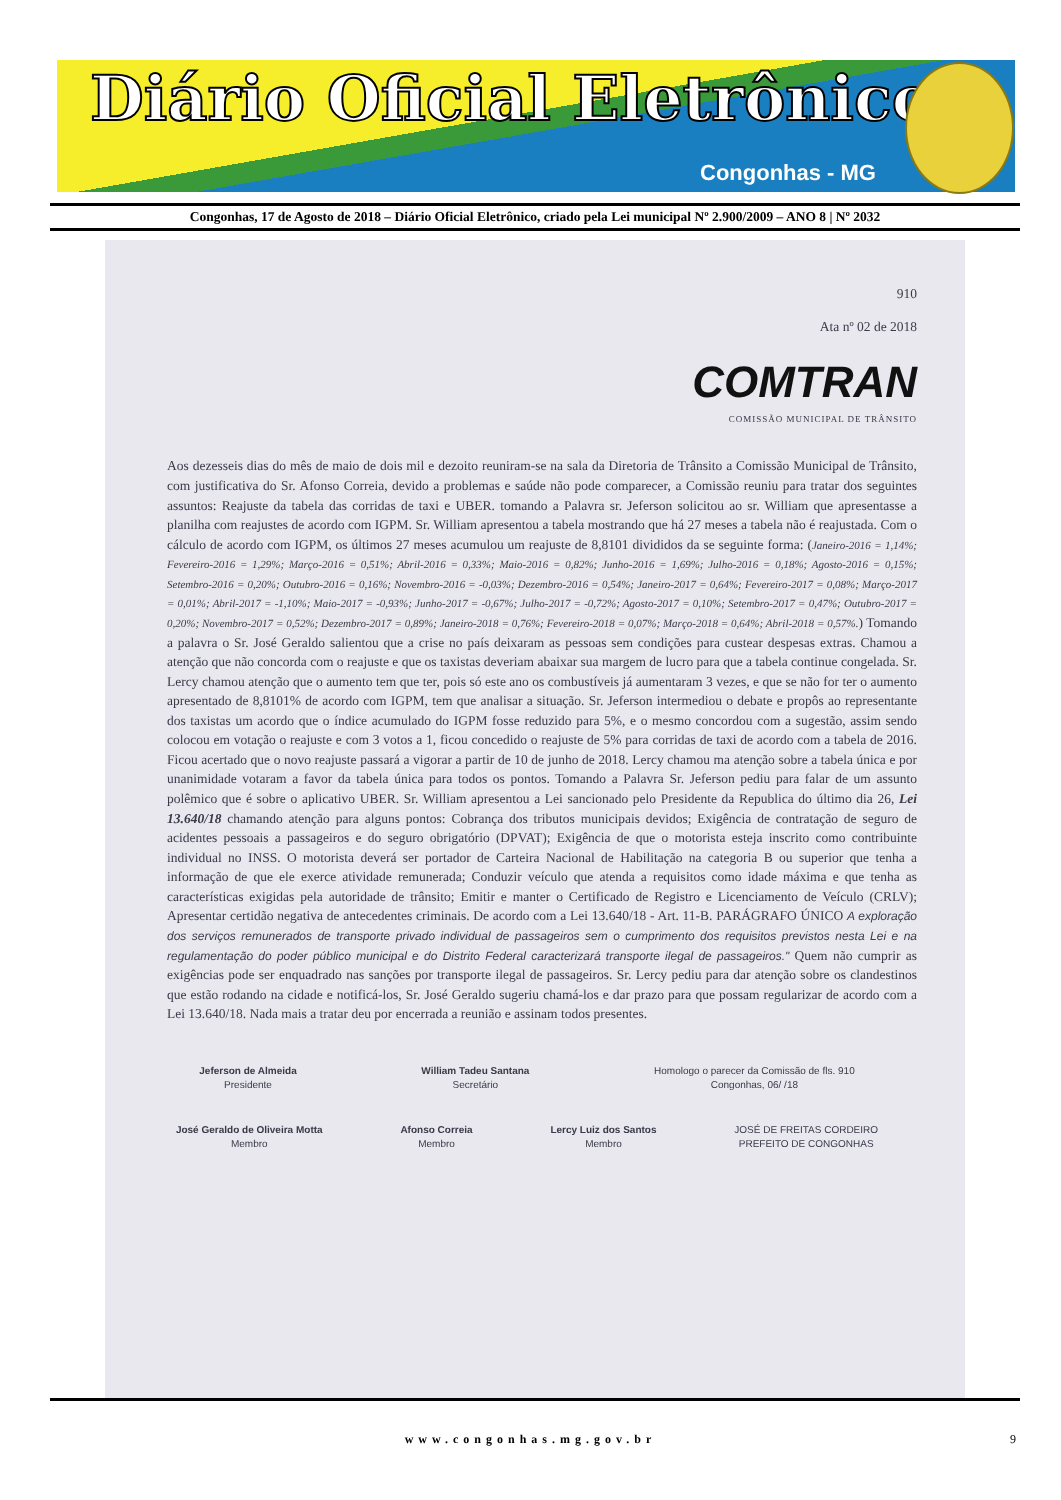Diário Oficial Eletrônico
Congonhas - MG
Congonhas, 17 de Agosto de 2018 – Diário Oficial Eletrônico, criado pela Lei municipal Nº 2.900/2009 – ANO 8 | Nº 2032
910
Ata nº 02 de 2018
COMTRAN
COMISSÃO MUNICIPAL DE TRÂNSITO
Aos dezesseis dias do mês de maio de dois mil e dezoito reuniram-se na sala da Diretoria de Trânsito a Comissão Municipal de Trânsito, com justificativa do Sr. Afonso Correia, devido a problemas e saúde não pode comparecer, a Comissão reuniu para tratar dos seguintes assuntos: Reajuste da tabela das corridas de taxi e UBER. tomando a Palavra sr. Jeferson solicitou ao sr. William que apresentasse a planilha com reajustes de acordo com IGPM. Sr. William apresentou a tabela mostrando que há 27 meses a tabela não é reajustada. Com o cálculo de acordo com IGPM, os últimos 27 meses acumulou um reajuste de 8,8101 divididos da se seguinte forma: (Janeiro-2016 = 1,14%; Fevereiro-2016 = 1,29%; Março-2016 = 0,51%; Abril-2016 = 0,33%; Maio-2016 = 0,82%; Junho-2016 = 1,69%; Julho-2016 = 0,18%; Agosto-2016 = 0,15%; Setembro-2016 = 0,20%; Outubro-2016 = 0,16%; Novembro-2016 = -0,03%; Dezembro-2016 = 0,54%; Janeiro-2017 = 0,64%; Fevereiro-2017 = 0,08%; Março-2017 = 0,01%; Abril-2017 = -1,10%; Maio-2017 = -0,93%; Junho-2017 = -0,67%; Julho-2017 = -0,72%; Agosto-2017 = 0,10%; Setembro-2017 = 0,47%; Outubro-2017 = 0,20%; Novembro-2017 = 0,52%; Dezembro-2017 = 0,89%; Janeiro-2018 = 0,76%; Fevereiro-2018 = 0,07%; Março-2018 = 0,64%; Abril-2018 = 0,57%.) Tomando a palavra o Sr. José Geraldo salientou que a crise no país deixaram as pessoas sem condições para custear despesas extras. Chamou a atenção que não concorda com o reajuste e que os taxistas deveriam abaixar sua margem de lucro para que a tabela continue congelada. Sr. Lercy chamou atenção que o aumento tem que ter, pois só este ano os combustíveis já aumentaram 3 vezes, e que se não for ter o aumento apresentado de 8,8101% de acordo com IGPM, tem que analisar a situação. Sr. Jeferson intermediou o debate e propôs ao representante dos taxistas um acordo que o índice acumulado do IGPM fosse reduzido para 5%, e o mesmo concordou com a sugestão, assim sendo colocou em votação o reajuste e com 3 votos a 1, ficou concedido o reajuste de 5% para corridas de taxi de acordo com a tabela de 2016. Ficou acertado que o novo reajuste passará a vigorar a partir de 10 de junho de 2018. Lercy chamou ma atenção sobre a tabela única e por unanimidade votaram a favor da tabela única para todos os pontos. Tomando a Palavra Sr. Jeferson pediu para falar de um assunto polêmico que é sobre o aplicativo UBER. Sr. William apresentou a Lei sancionado pelo Presidente da Republica do último dia 26, Lei 13.640/18 chamando atenção para alguns pontos: Cobrança dos tributos municipais devidos; Exigência de contratação de seguro de acidentes pessoais a passageiros e do seguro obrigatório (DPVAT); Exigência de que o motorista esteja inscrito como contribuinte individual no INSS. O motorista deverá ser portador de Carteira Nacional de Habilitação na categoria B ou superior que tenha a informação de que ele exerce atividade remunerada; Conduzir veículo que atenda a requisitos como idade máxima e que tenha as características exigidas pela autoridade de trânsito; Emitir e manter o Certificado de Registro e Licenciamento de Veículo (CRLV); Apresentar certidão negativa de antecedentes criminais. De acordo com a Lei 13.640/18 - Art. 11-B. PARÁGRAFO ÚNICO A exploração dos serviços remunerados de transporte privado individual de passageiros sem o cumprimento dos requisitos previstos nesta Lei e na regulamentação do poder público municipal e do Distrito Federal caracterizará transporte ilegal de passageiros." Quem não cumprir as exigências pode ser enquadrado nas sanções por transporte ilegal de passageiros. Sr. Lercy pediu para dar atenção sobre os clandestinos que estão rodando na cidade e notificá-los, Sr. José Geraldo sugeriu chamá-los e dar prazo para que possam regularizar de acordo com a Lei 13.640/18. Nada mais a tratar deu por encerrada a reunião e assinam todos presentes.
Jeferson de Almeida
Presidente
William Tadeu Santana
Secretário
Homologo o parecer da Comissão de fls. 910
Congonhas, 06/ /18
José Geraldo de Oliveira Motta
Membro
Afonso Correia
Membro
Lercy Luiz dos Santos
Membro
JOSÉ DE FREITAS CORDEIRO
PREFEITO DE CONGONHAS
www.congonhas.mg.gov.br 9